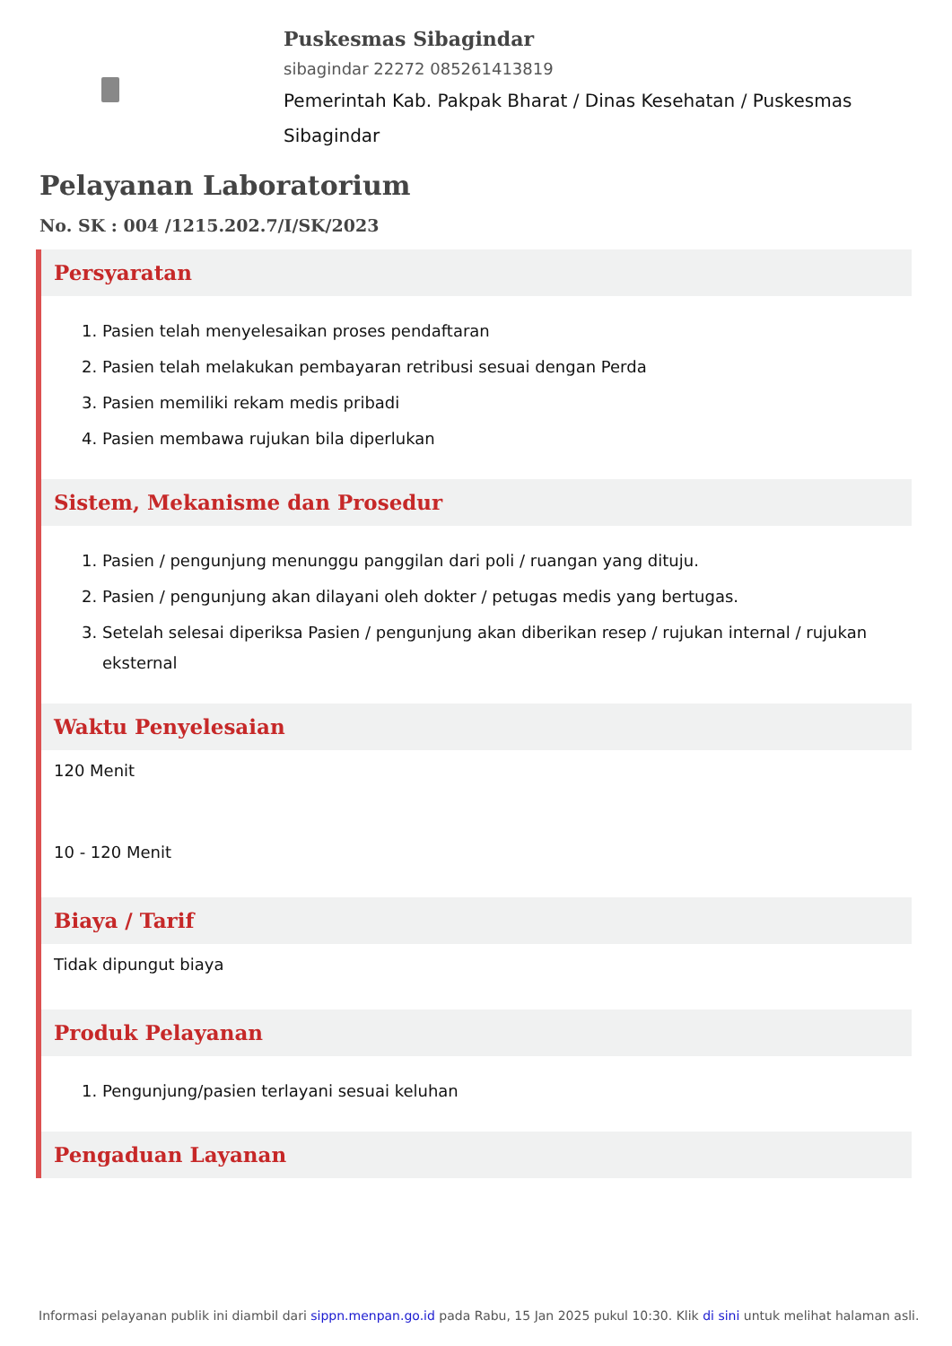Puskesmas Sibagindar
sibagindar 22272 085261413819
Pemerintah Kab. Pakpak Bharat / Dinas Kesehatan / Puskesmas Sibagindar
Pelayanan Laboratorium
No. SK : 004 /1215.202.7/I/SK/2023
Persyaratan
1. Pasien telah menyelesaikan proses pendaftaran
2. Pasien telah melakukan pembayaran retribusi sesuai dengan Perda
3. Pasien memiliki rekam medis pribadi
4. Pasien membawa rujukan bila diperlukan
Sistem, Mekanisme dan Prosedur
1. Pasien / pengunjung menunggu panggilan dari poli / ruangan yang dituju.
2. Pasien / pengunjung akan dilayani oleh dokter / petugas medis yang bertugas.
3. Setelah selesai diperiksa Pasien / pengunjung akan diberikan resep / rujukan internal / rujukan eksternal
Waktu Penyelesaian
120 Menit
10 - 120 Menit
Biaya / Tarif
Tidak dipungut biaya
Produk Pelayanan
1. Pengunjung/pasien terlayani sesuai keluhan
Pengaduan Layanan
Informasi pelayanan publik ini diambil dari sippn.menpan.go.id pada Rabu, 15 Jan 2025 pukul 10:30. Klik di sini untuk melihat halaman asli.